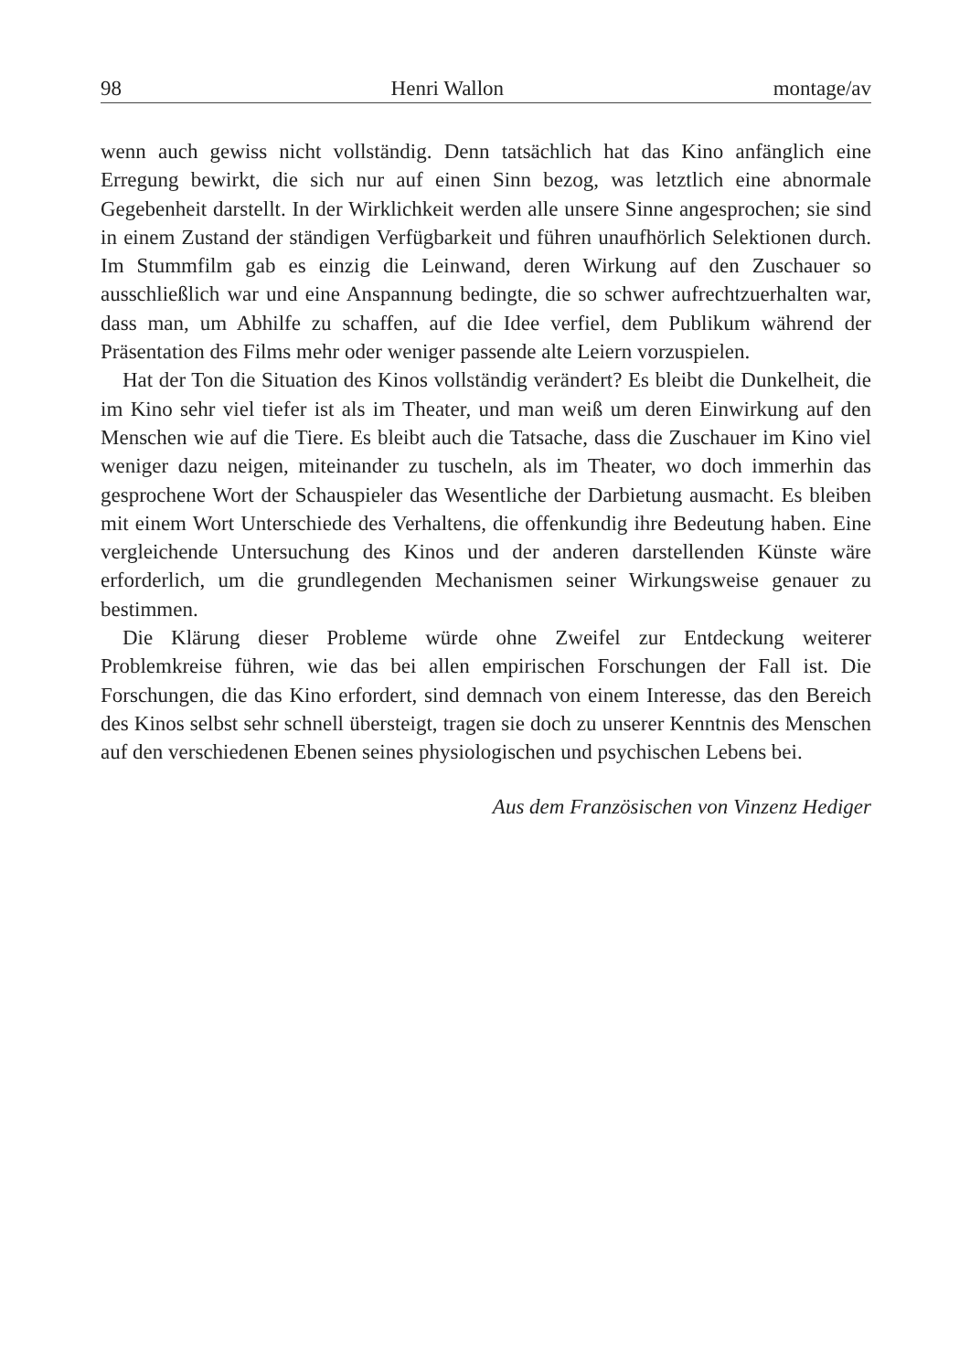98 Henri Wallon montage/av
wenn auch gewiss nicht vollständig. Denn tatsächlich hat das Kino anfänglich eine Erregung bewirkt, die sich nur auf einen Sinn bezog, was letztlich eine abnormale Gegebenheit darstellt. In der Wirklichkeit werden alle unsere Sinne angesprochen; sie sind in einem Zustand der ständigen Verfügbarkeit und führen unaufhörlich Selektionen durch. Im Stummfilm gab es einzig die Leinwand, deren Wirkung auf den Zuschauer so ausschließlich war und eine Anspannung bedingte, die so schwer aufrechtzuerhalten war, dass man, um Abhilfe zu schaffen, auf die Idee verfiel, dem Publikum während der Präsentation des Films mehr oder weniger passende alte Leiern vorzuspielen.
Hat der Ton die Situation des Kinos vollständig verändert? Es bleibt die Dunkelheit, die im Kino sehr viel tiefer ist als im Theater, und man weiß um deren Einwirkung auf den Menschen wie auf die Tiere. Es bleibt auch die Tatsache, dass die Zuschauer im Kino viel weniger dazu neigen, miteinander zu tuscheln, als im Theater, wo doch immerhin das gesprochene Wort der Schauspieler das Wesentliche der Darbietung ausmacht. Es bleiben mit einem Wort Unterschiede des Verhaltens, die offenkundig ihre Bedeutung haben. Eine vergleichende Untersuchung des Kinos und der anderen darstellenden Künste wäre erforderlich, um die grundlegenden Mechanismen seiner Wirkungsweise genauer zu bestimmen.
Die Klärung dieser Probleme würde ohne Zweifel zur Entdeckung weiterer Problemkreise führen, wie das bei allen empirischen Forschungen der Fall ist. Die Forschungen, die das Kino erfordert, sind demnach von einem Interesse, das den Bereich des Kinos selbst sehr schnell übersteigt, tragen sie doch zu unserer Kenntnis des Menschen auf den verschiedenen Ebenen seines physiologischen und psychischen Lebens bei.
Aus dem Französischen von Vinzenz Hediger